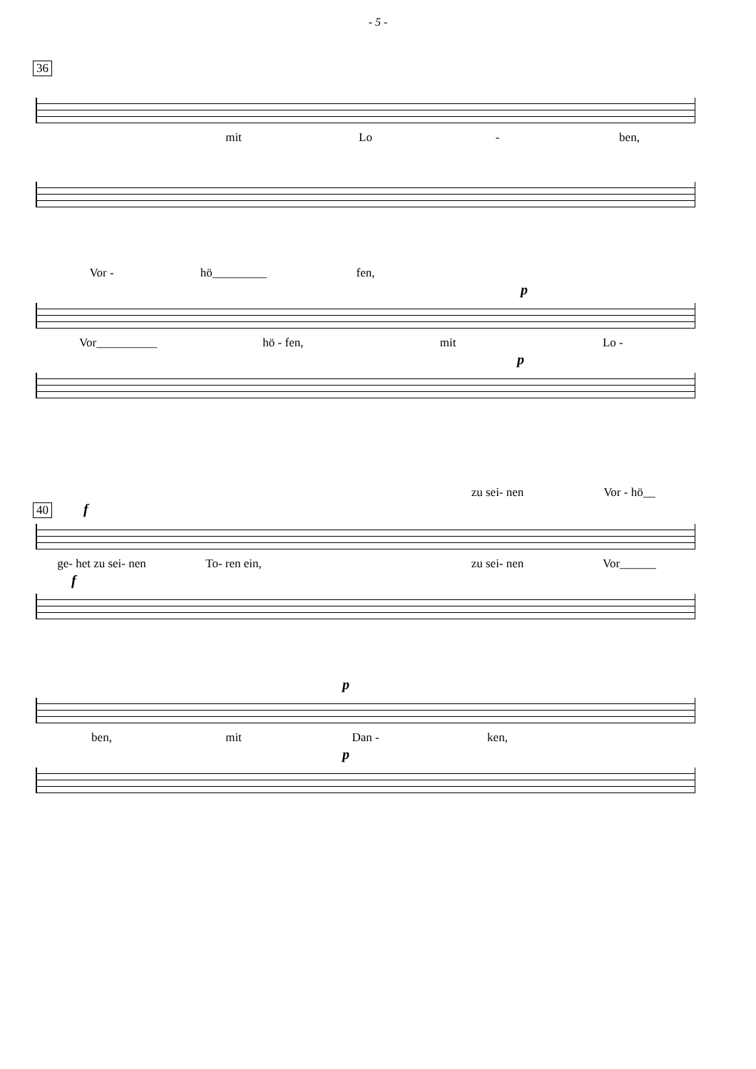- 5 -
36
mit Lo - ben,
Vor - hö_________ fen,
p
Vor__________ hö - fen, mit Lo -
p
zu sei- nen Vor - hö__
40
f
ge- het zu sei- nen To- ren ein, zu sei- nen Vor______
f
p
ben, mit Dan - ken,
p